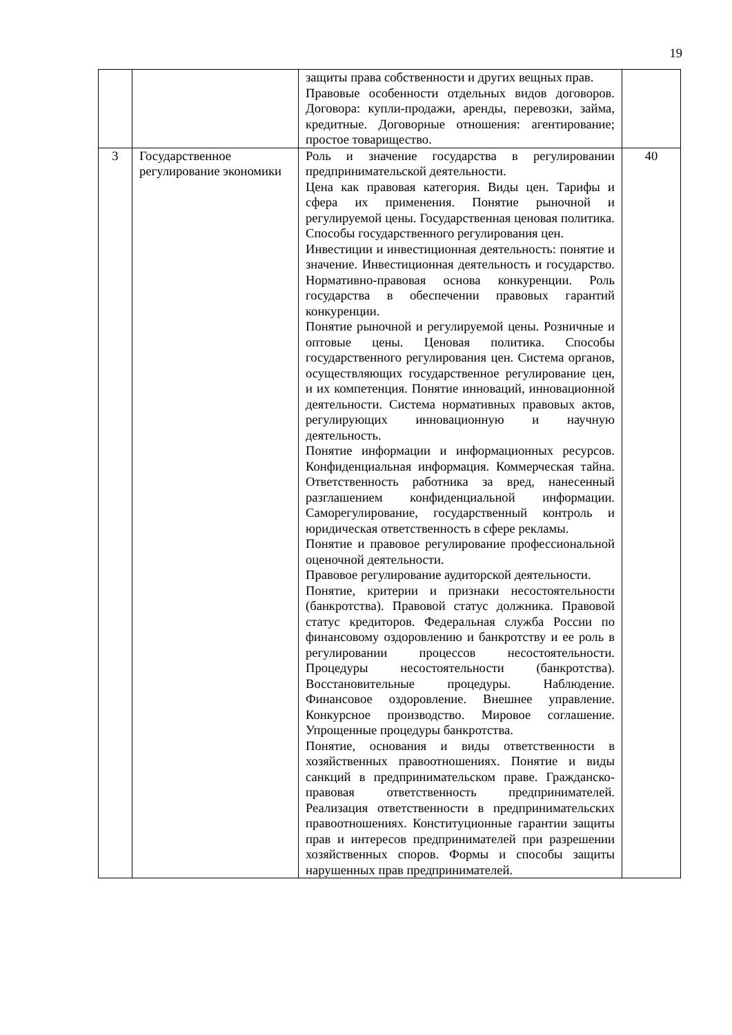19
| | | защиты права собственности и других вещных прав. Правовые особенности отдельных видов договоров. Договора: купли-продажи, аренды, перевозки, займа, кредитные. Договорные отношения: агентирование; простое товарищество. | |
| 3 | Государственное регулирование экономики | Роль и значение государства в регулировании предпринимательской деятельности. Цена как правовая категория. Виды цен. Тарифы и сфера их применения. Понятие рыночной и регулируемой цены. Государственная ценовая политика. Способы государственного регулирования цен. Инвестиции и инвестиционная деятельность: понятие и значение. Инвестиционная деятельность и государство. Нормативно-правовая основа конкуренции. Роль государства в обеспечении правовых гарантий конкуренции. Понятие рыночной и регулируемой цены. Розничные и оптовые цены. Ценовая политика. Способы государственного регулирования цен. Система органов, осуществляющих государственное регулирование цен, и их компетенция. Понятие инноваций, инновационной деятельности. Система нормативных правовых актов, регулирующих инновационную и научную деятельность. Понятие информации и информационных ресурсов. Конфиденциальная информация. Коммерческая тайна. Ответственность работника за вред, нанесенный разглашением конфиденциальной информации. Саморегулирование, государственный контроль и юридическая ответственность в сфере рекламы. Понятие и правовое регулирование профессиональной оценочной деятельности. Правовое регулирование аудиторской деятельности. Понятие, критерии и признаки несостоятельности (банкротства). Правовой статус должника. Правовой статус кредиторов. Федеральная служба России по финансовому оздоровлению и банкротству и ее роль в регулировании процессов несостоятельности. Процедуры несостоятельности (банкротства). Восстановительные процедуры. Наблюдение. Финансовое оздоровление. Внешнее управление. Конкурсное производство. Мировое соглашение. Упрощенные процедуры банкротства. Понятие, основания и виды ответственности в хозяйственных правоотношениях. Понятие и виды санкций в предпринимательском праве. Гражданско-правовая ответственность предпринимателей. Реализация ответственности в предпринимательских правоотношениях. Конституционные гарантии защиты прав и интересов предпринимателей при разрешении хозяйственных споров. Формы и способы защиты нарушенных прав предпринимателей. | 40 |